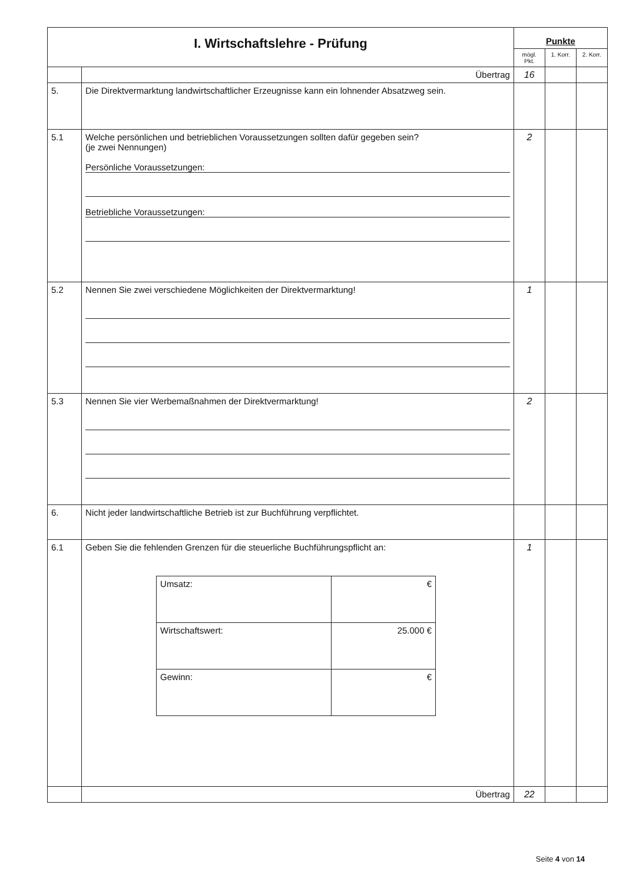| I. Wirtschaftslehre - Prüfung | | Punkte | | |
| | | mögl. Pkt. | 1. Korr. | 2. Korr. |
| | Übertrag | 16 | | |
| 5. | Die Direktvermarktung landwirtschaftlicher Erzeugnisse kann ein lohnender Absatzweg sein. | | | |
| 5.1 | Welche persönlichen und betrieblichen Voraussetzungen sollten dafür gegeben sein? (je zwei Nennungen) Persönliche Voraussetzungen: Betriebliche Voraussetzungen: | 2 | | |
| 5.2 | Nennen Sie zwei verschiedene Möglichkeiten der Direktvermarktung! | 1 | | |
| 5.3 | Nennen Sie vier Werbemaßnahmen der Direktvermarktung! | 2 | | |
| 6. | Nicht jeder landwirtschaftliche Betrieb ist zur Buchführung verpflichtet. | | | |
| 6.1 | Geben Sie die fehlenden Grenzen für die steuerliche Buchführungspflicht an: / Umsatz: / € / / Wirtschaftswert: / 25.000 € / / Gewinn: / € / | 1 | | |
| | Übertrag | 22 | | |
Seite 4 von 14